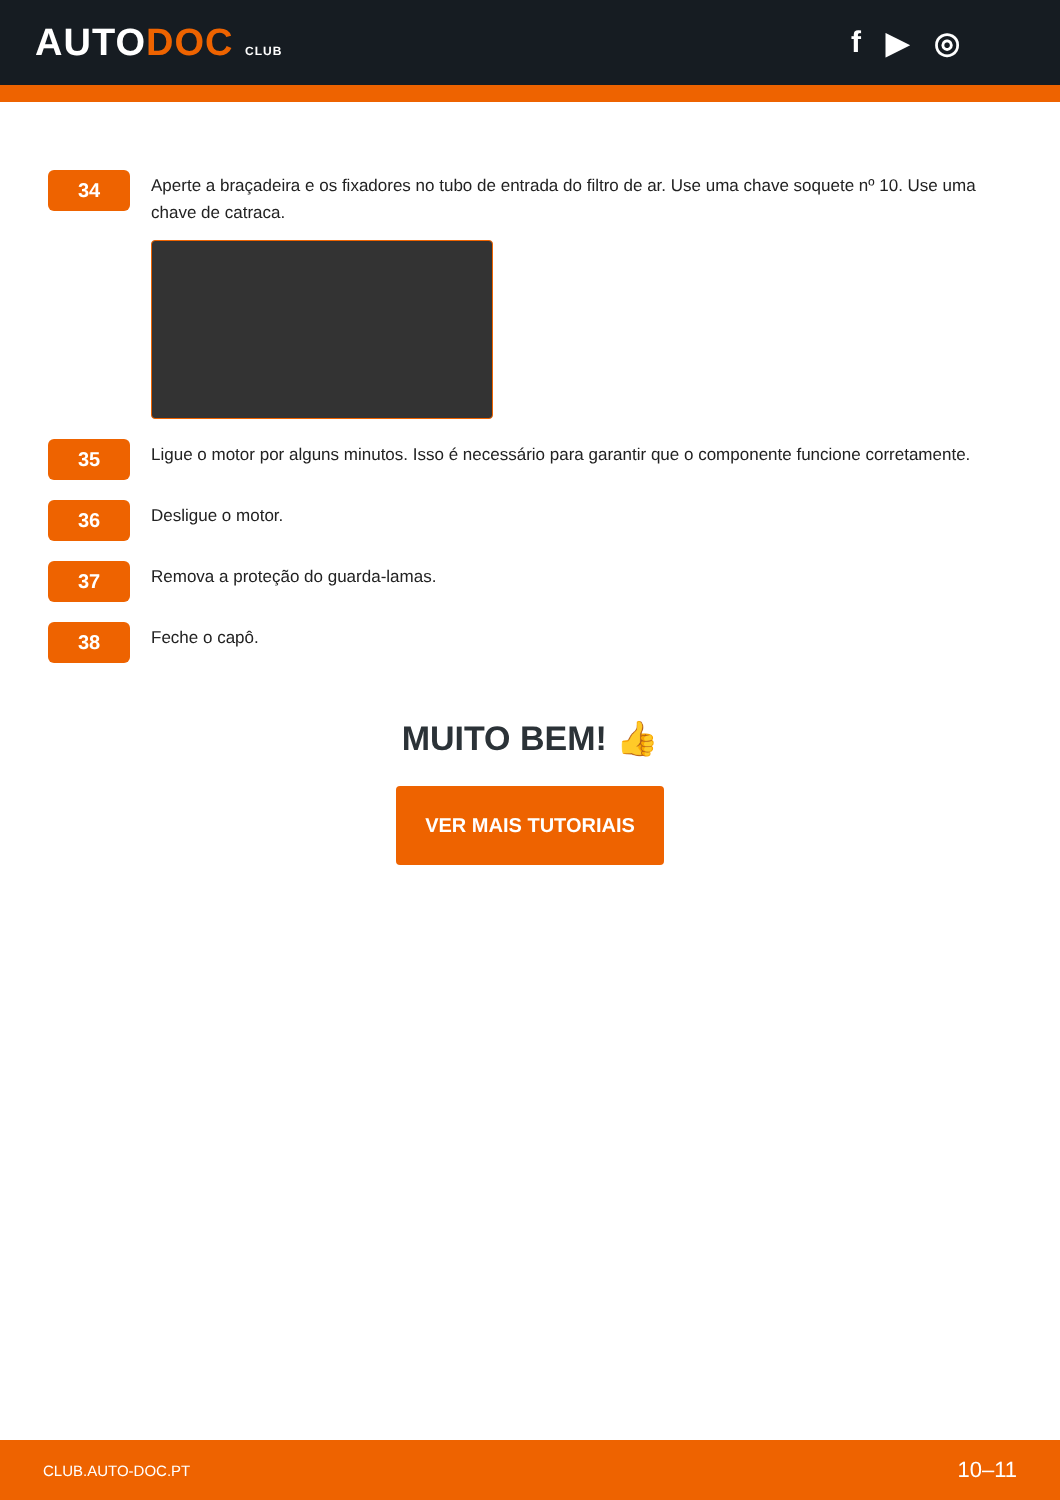AUTODOC CLUB
f ▶ ◎
34
Aperte a braçadeira e os fixadores no tubo de entrada do filtro de ar. Use uma chave soquete nº 10. Use uma chave de catraca.
35
Ligue o motor por alguns minutos. Isso é necessário para garantir que o componente funcione corretamente.
36
Desligue o motor.
37
Remova a proteção do guarda-lamas.
38
Feche o capô.
MUITO BEM! 👍
VER MAIS TUTORIAIS
CLUB.AUTO-DOC.PT 10–11